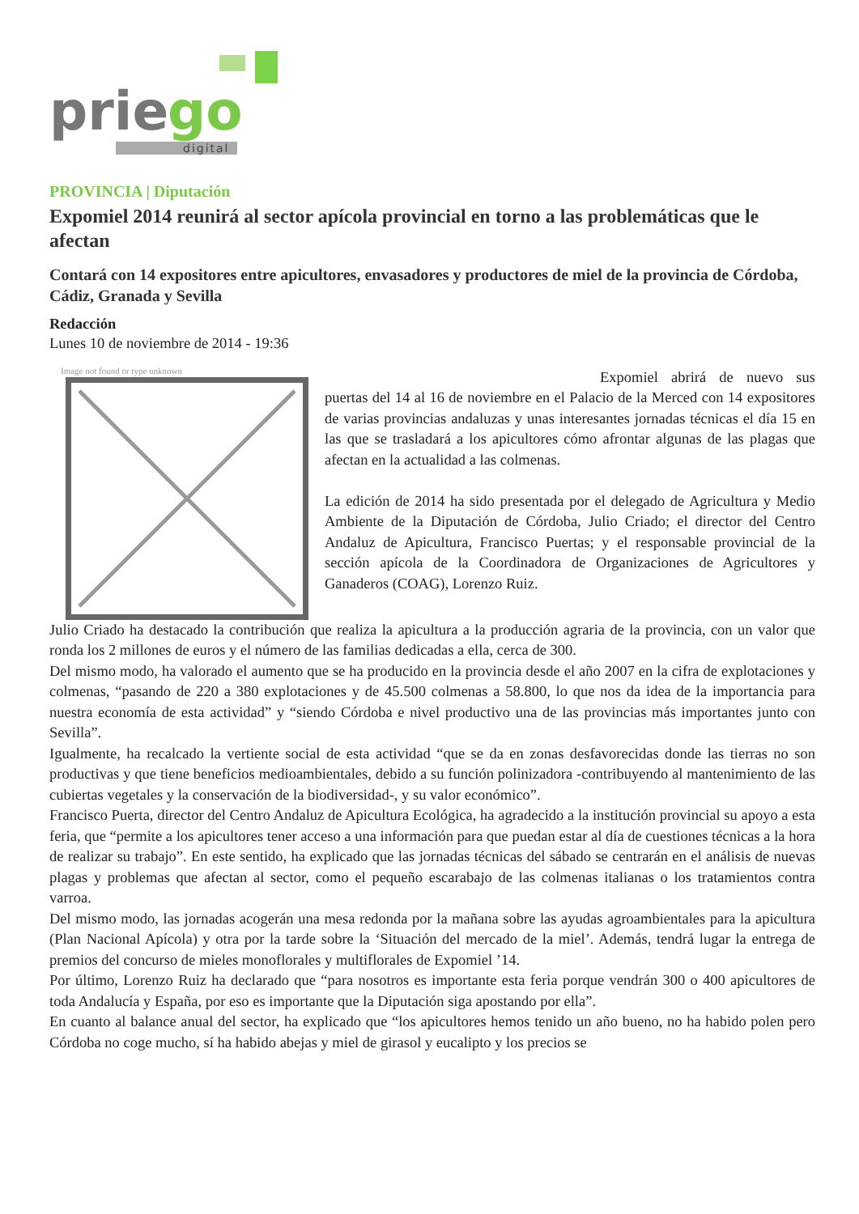prie
go
digital
PROVINCIA | Diputación
Expomiel 2014 reunirá al sector apícola provincial en torno a las problemáticas que le afectan
Contará con 14 expositores entre apicultores, envasadores y productores de miel de la provincia de Córdoba, Cádiz, Granada y Sevilla
Redacción
Lunes 10 de noviembre de 2014 - 19:36
Image not found or type unknown
Expomiel abrirá de nuevo sus puertas del 14 al 16 de noviembre en el Palacio de la Merced con 14 expositores de varias provincias andaluzas y unas interesantes jornadas técnicas el día 15 en las que se trasladará a los apicultores cómo afrontar algunas de las plagas que afectan en la actualidad a las colmenas.
La edición de 2014 ha sido presentada por el delegado de Agricultura y Medio Ambiente de la Diputación de Córdoba, Julio Criado; el director del Centro Andaluz de Apicultura, Francisco Puertas; y el responsable provincial de la sección apícola de la Coordinadora de Organizaciones de Agricultores y Ganaderos (COAG), Lorenzo Ruiz.
Julio Criado ha destacado la contribución que realiza la apicultura a la producción agraria de la provincia, con un valor que ronda los 2 millones de euros y el número de las familias dedicadas a ella, cerca de 300.
Del mismo modo, ha valorado el aumento que se ha producido en la provincia desde el año 2007 en la cifra de explotaciones y colmenas, “pasando de 220 a 380 explotaciones y de 45.500 colmenas a 58.800, lo que nos da idea de la importancia para nuestra economía de esta actividad” y “siendo Córdoba e nivel productivo una de las provincias más importantes junto con Sevilla”.
Igualmente, ha recalcado la vertiente social de esta actividad “que se da en zonas desfavorecidas donde las tierras no son productivas y que tiene beneficios medioambientales, debido a su función polinizadora -contribuyendo al mantenimiento de las cubiertas vegetales y la conservación de la biodiversidad-, y su valor económico”.
Francisco Puerta, director del Centro Andaluz de Apicultura Ecológica, ha agradecido a la institución provincial su apoyo a esta feria, que “permite a los apicultores tener acceso a una información para que puedan estar al día de cuestiones técnicas a la hora de realizar su trabajo”. En este sentido, ha explicado que las jornadas técnicas del sábado se centrarán en el análisis de nuevas plagas y problemas que afectan al sector, como el pequeño escarabajo de las colmenas italianas o los tratamientos contra varroa.
Del mismo modo, las jornadas acogerán una mesa redonda por la mañana sobre las ayudas agroambientales para la apicultura (Plan Nacional Apícola) y otra por la tarde sobre la ‘Situación del mercado de la miel’. Además, tendrá lugar la entrega de premios del concurso de mieles monoflorales y multiflorales de Expomiel ’14.
Por último, Lorenzo Ruiz ha declarado que “para nosotros es importante esta feria porque vendrán 300 o 400 apicultores de toda Andalucía y España, por eso es importante que la Diputación siga apostando por ella”.
En cuanto al balance anual del sector, ha explicado que “los apicultores hemos tenido un año bueno, no ha habido polen pero Córdoba no coge mucho, sí ha habido abejas y miel de girasol y eucalipto y los precios se